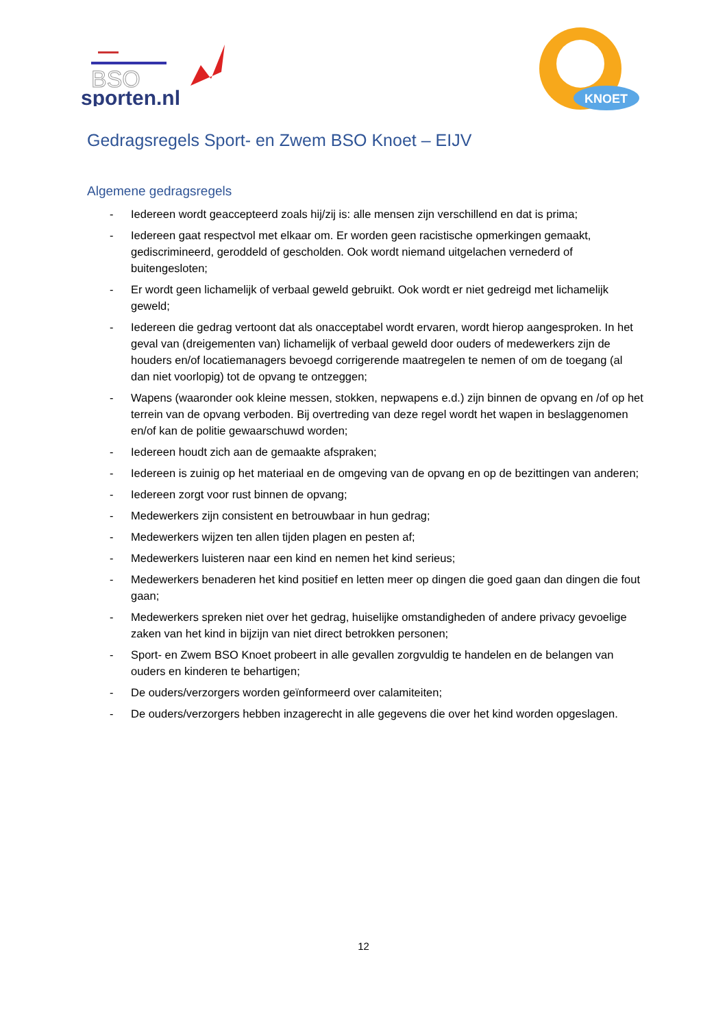BSO
sporten.nl
KNOET
Gedragsregels Sport- en Zwem BSO Knoet – EIJV
Algemene gedragsregels
- Iedereen wordt geaccepteerd zoals hij/zij is: alle mensen zijn verschillend en dat is prima;
- Iedereen gaat respectvol met elkaar om. Er worden geen racistische opmerkingen gemaakt, gediscrimineerd, geroddeld of gescholden. Ook wordt niemand uitgelachen vernederd of buitengesloten;
- Er wordt geen lichamelijk of verbaal geweld gebruikt. Ook wordt er niet gedreigd met lichamelijk geweld;
- Iedereen die gedrag vertoont dat als onacceptabel wordt ervaren, wordt hierop aangesproken. In het geval van (dreigementen van) lichamelijk of verbaal geweld door ouders of medewerkers zijn de houders en/of locatiemanagers bevoegd corrigerende maatregelen te nemen of om de toegang (al dan niet voorlopig) tot de opvang te ontzeggen;
- Wapens (waaronder ook kleine messen, stokken, nepwapens e.d.) zijn binnen de opvang en /of op het terrein van de opvang verboden. Bij overtreding van deze regel wordt het wapen in beslaggenomen en/of kan de politie gewaarschuwd worden;
- Iedereen houdt zich aan de gemaakte afspraken;
- Iedereen is zuinig op het materiaal en de omgeving van de opvang en op de bezittingen van anderen;
- Iedereen zorgt voor rust binnen de opvang;
- Medewerkers zijn consistent en betrouwbaar in hun gedrag;
- Medewerkers wijzen ten allen tijden plagen en pesten af;
- Medewerkers luisteren naar een kind en nemen het kind serieus;
- Medewerkers benaderen het kind positief en letten meer op dingen die goed gaan dan dingen die fout gaan;
- Medewerkers spreken niet over het gedrag, huiselijke omstandigheden of andere privacy gevoelige zaken van het kind in bijzijn van niet direct betrokken personen;
- Sport- en Zwem BSO Knoet probeert in alle gevallen zorgvuldig te handelen en de belangen van ouders en kinderen te behartigen;
- De ouders/verzorgers worden geïnformeerd over calamiteiten;
- De ouders/verzorgers hebben inzagerecht in alle gegevens die over het kind worden opgeslagen.
12